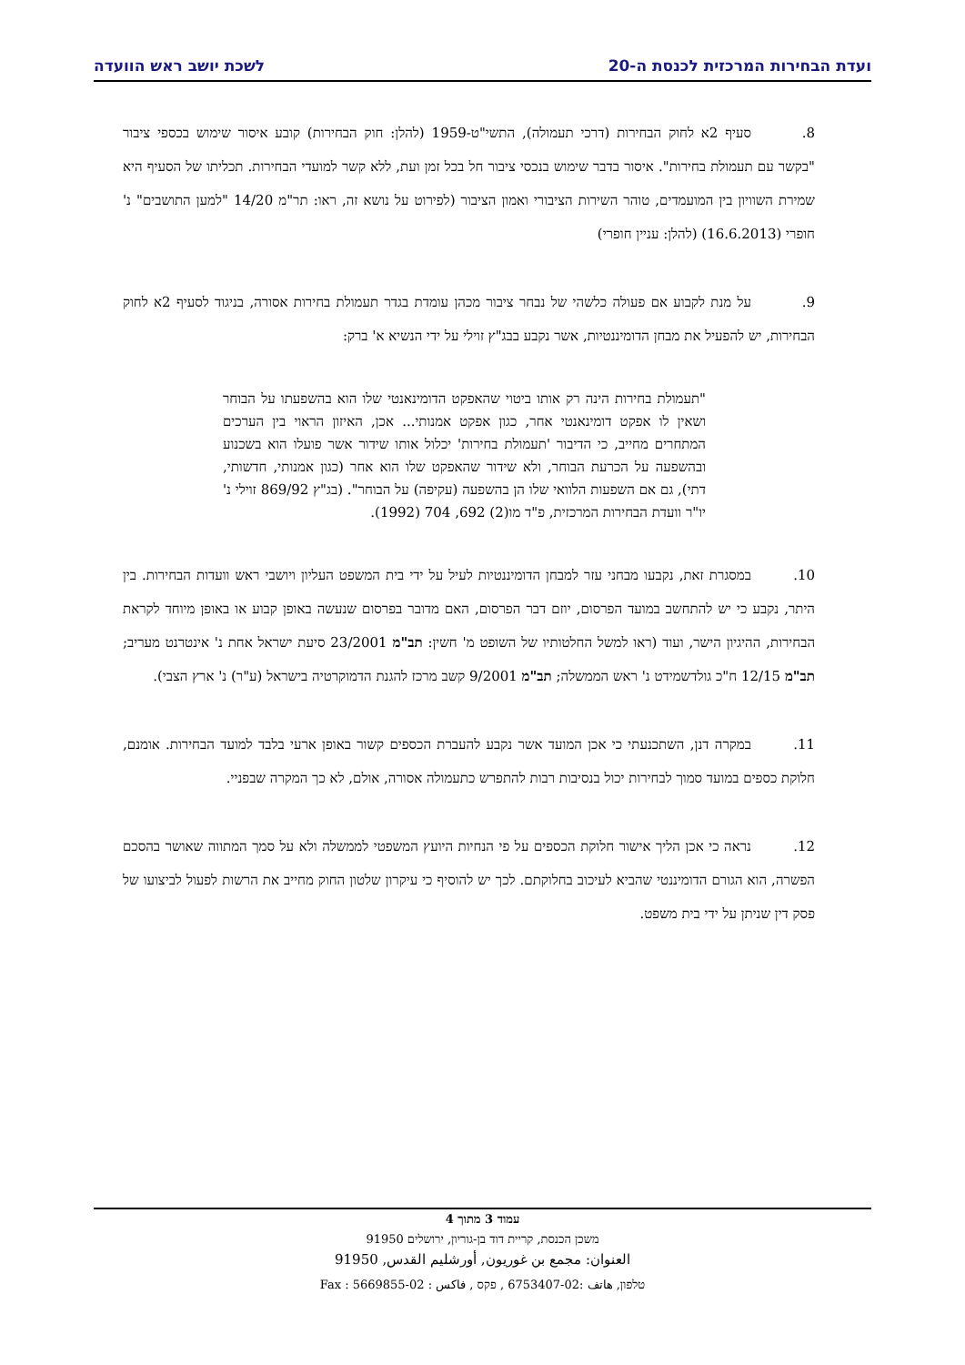ועדת הבחירות המרכזית לכנסת ה-20 לשכת יושב ראש הוועדה
8. סעיף 2א לחוק הבחירות (דרכי תעמולה), התשי"ט-1959 (להלן: חוק הבחירות) קובע איסור שימוש בכספי ציבור "בקשר עם תעמולת בחירות". איסור בדבר שימוש בנכסי ציבור חל בכל זמן ועת, ללא קשר למועדי הבחירות. תכליתו של הסעיף היא שמירת השוויון בין המועמדים, טוהר השירות הציבורי ואמון הציבור (לפירוט על נושא זה, ראו: תר"מ 14/20 "למען התושבים" נ' חופרי (16.6.2013) (להלן: עניין חופרי)
9. על מנת לקבוע אם פעולה כלשהי של נבחר ציבור מכהן עומדת בגדר תעמולת בחירות אסורה, בניגוד לסעיף 2א לחוק הבחירות, יש להפעיל את מבחן הדומיננטיות, אשר נקבע בבג"ץ זוילי על ידי הנשיא א' ברק:
"תעמולת בחירות הינה רק אותו ביטוי שהאפקט הדומינאנטי שלו הוא בהשפעתו על הבוחר ושאין לו אפקט דומינאנטי אחר, כגון אפקט אמנותי... אכן, האיזון הראוי בין הערכים המתחרים מחייב, כי הדיבור 'תעמולת בחירות' יכלול אותו שידור אשר פועלו הוא בשכנוע ובהשפעה על הכרעת הבוחר, ולא שידור שהאפקט שלו הוא אחר (כגון אמנותי, חדשותי, דתי), גם אם השפעות הלוואי שלו הן בהשפעה (עקיפה) על הבוחר". (בג"ץ 869/92 זוילי נ' יו"ר וועדת הבחירות המרכזית, פ"ד מו(2) 692, 704 (1992).
10. במסגרת זאת, נקבעו מבחני עזר למבחן הדומיננטיות לעיל על ידי בית המשפט העליון ויושבי ראש וועדות הבחירות. בין היתר, נקבע כי יש להתחשב במועד הפרסום, יוזם דבר הפרסום, האם מדובר בפרסום שנעשה באופן קבוע או באופן מיוחד לקראת הבחירות, ההיגיון הישר, ועוד (ראו למשל החלטותיו של השופט מ' חשין: תב"מ 23/2001 סיעת ישראל אחת נ' אינטרנט מעריב; תב"מ 12/15 ח"כ גולדשמידט נ' ראש הממשלה; תב"מ 9/2001 קשב מרכז להגנת הדמוקרטיה בישראל (ע"ר) נ' ארץ הצבי).
11. במקרה דנן, השתכנעתי כי אכן המועד אשר נקבע להעברת הכספים קשור באופן ארעי בלבד למועד הבחירות. אומנם, חלוקת כספים במועד סמוך לבחירות יכול בנסיבות רבות להתפרש כתעמולה אסורה, אולם, לא כך המקרה שבפניי.
12. נראה כי אכן הליך אישור חלוקת הכספים על פי הנחיות היועץ המשפטי לממשלה ולא על סמך המתווה שאושר בהסכם הפשרה, הוא הגורם הדומיננטי שהביא לעיכוב בחלוקתם. לכך יש להוסיף כי עיקרון שלטון החוק מחייב את הרשות לפעול לביצועו של פסק דין שניתן על ידי בית משפט.
עמוד 3 מתוך 4
משכן הכנסת, קריית דוד בן-גוריון, ירושלים 91950
العنوان: مجمع بن غوريون, أورشليم القدس, 91950
טלפון, هاتف :02-6753407 , פקס , فاكس : 02-5669855 : Fax